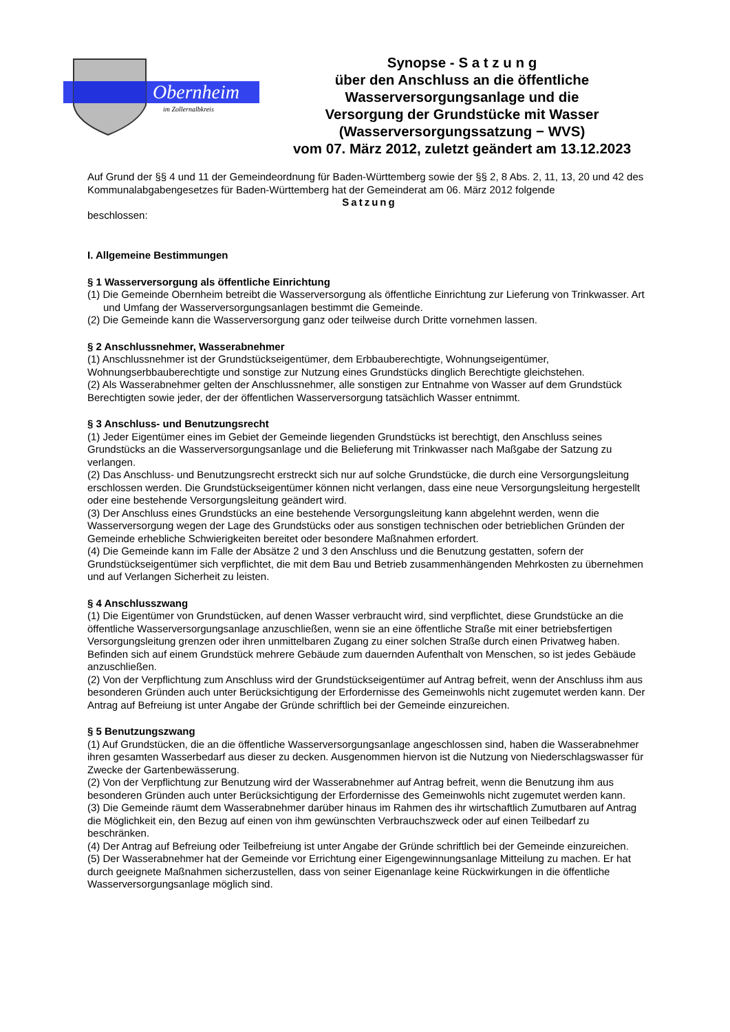Obernheim
im Zollernalbkreis
Synopse - S a t z u n g
über den Anschluss an die öffentliche
Wasserversorgungsanlage und die
Versorgung der Grundstücke mit Wasser
(Wasserversorgungssatzung − WVS)
vom 07. März 2012, zuletzt geändert am 13.12.2023
Auf Grund der §§ 4 und 11 der Gemeindeordnung für Baden-Württemberg sowie der §§ 2, 8 Abs. 2, 11, 13, 20 und 42 des Kommunalabgabengesetzes für Baden-Württemberg hat der Gemeinderat am 06. März 2012 folgende
Satzung
beschlossen:
I. Allgemeine Bestimmungen
§ 1 Wasserversorgung als öffentliche Einrichtung
(1) Die Gemeinde Obernheim betreibt die Wasserversorgung als öffentliche Einrichtung zur Lieferung von Trinkwasser. Art und Umfang der Wasserversorgungsanlagen bestimmt die Gemeinde.
(2) Die Gemeinde kann die Wasserversorgung ganz oder teilweise durch Dritte vornehmen lassen.
§ 2 Anschlussnehmer, Wasserabnehmer
(1) Anschlussnehmer ist der Grundstückseigentümer, dem Erbbauberechtigte, Wohnungseigentümer, Wohnungserbbauberechtigte und sonstige zur Nutzung eines Grundstücks dinglich Berechtigte gleichstehen.
(2) Als Wasserabnehmer gelten der Anschlussnehmer, alle sonstigen zur Entnahme von Wasser auf dem Grundstück Berechtigten sowie jeder, der der öffentlichen Wasserversorgung tatsächlich Wasser entnimmt.
§ 3 Anschluss- und Benutzungsrecht
(1) Jeder Eigentümer eines im Gebiet der Gemeinde liegenden Grundstücks ist berechtigt, den Anschluss seines Grundstücks an die Wasserversorgungsanlage und die Belieferung mit Trinkwasser nach Maßgabe der Satzung zu verlangen.
(2) Das Anschluss- und Benutzungsrecht erstreckt sich nur auf solche Grundstücke, die durch eine Versorgungsleitung erschlossen werden. Die Grundstückseigentümer können nicht verlangen, dass eine neue Versorgungsleitung hergestellt oder eine bestehende Versorgungsleitung geändert wird.
(3) Der Anschluss eines Grundstücks an eine bestehende Versorgungsleitung kann abgelehnt werden, wenn die Wasserversorgung wegen der Lage des Grundstücks oder aus sonstigen technischen oder betrieblichen Gründen der Gemeinde erhebliche Schwierigkeiten bereitet oder besondere Maßnahmen erfordert.
(4) Die Gemeinde kann im Falle der Absätze 2 und 3 den Anschluss und die Benutzung gestatten, sofern der Grundstückseigentümer sich verpflichtet, die mit dem Bau und Betrieb zusammenhängenden Mehrkosten zu übernehmen und auf Verlangen Sicherheit zu leisten.
§ 4 Anschlusszwang
(1) Die Eigentümer von Grundstücken, auf denen Wasser verbraucht wird, sind verpflichtet, diese Grundstücke an die öffentliche Wasserversorgungsanlage anzuschließen, wenn sie an eine öffentliche Straße mit einer betriebsfertigen Versorgungsleitung grenzen oder ihren unmittelbaren Zugang zu einer solchen Straße durch einen Privatweg haben. Befinden sich auf einem Grundstück mehrere Gebäude zum dauernden Aufenthalt von Menschen, so ist jedes Gebäude anzuschließen.
(2) Von der Verpflichtung zum Anschluss wird der Grundstückseigentümer auf Antrag befreit, wenn der Anschluss ihm aus besonderen Gründen auch unter Berücksichtigung der Erfordernisse des Gemeinwohls nicht zugemutet werden kann. Der Antrag auf Befreiung ist unter Angabe der Gründe schriftlich bei der Gemeinde einzureichen.
§ 5 Benutzungszwang
(1) Auf Grundstücken, die an die öffentliche Wasserversorgungsanlage angeschlossen sind, haben die Wasserabnehmer ihren gesamten Wasserbedarf aus dieser zu decken. Ausgenommen hiervon ist die Nutzung von Niederschlagswasser für Zwecke der Gartenbewässerung.
(2) Von der Verpflichtung zur Benutzung wird der Wasserabnehmer auf Antrag befreit, wenn die Benutzung ihm aus besonderen Gründen auch unter Berücksichtigung der Erfordernisse des Gemeinwohls nicht zugemutet werden kann.
(3) Die Gemeinde räumt dem Wasserabnehmer darüber hinaus im Rahmen des ihr wirtschaftlich Zumutbaren auf Antrag die Möglichkeit ein, den Bezug auf einen von ihm gewünschten Verbrauchszweck oder auf einen Teilbedarf zu beschränken.
(4) Der Antrag auf Befreiung oder Teilbefreiung ist unter Angabe der Gründe schriftlich bei der Gemeinde einzureichen.
(5) Der Wasserabnehmer hat der Gemeinde vor Errichtung einer Eigengewinnungsanlage Mitteilung zu machen. Er hat durch geeignete Maßnahmen sicherzustellen, dass von seiner Eigenanlage keine Rückwirkungen in die öffentliche Wasserversorgungsanlage möglich sind.